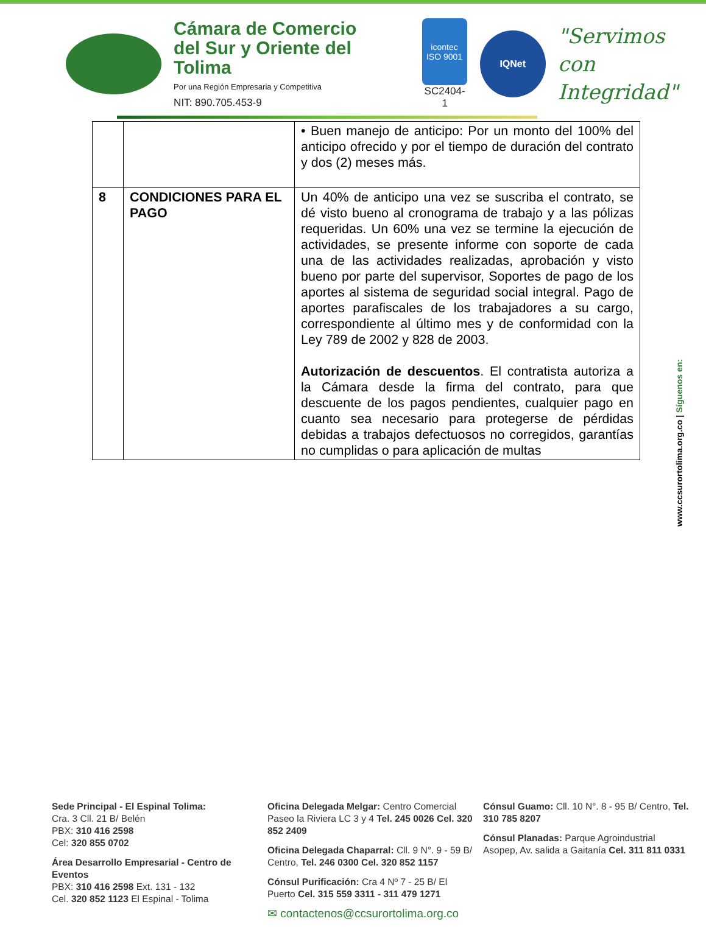Cámara de Comercio
del Sur y Oriente del Tolima
Por una Región Empresaria y Competitiva
NIT: 890.705.453-9
icontec
ISO 9001
SC2404-1
IQNet
"Servimos con
Integridad"
| | | • Buen manejo de anticipo: Por un monto del 100% del anticipo ofrecido y por el tiempo de duración del contrato y dos (2) meses más. |
| 8 | CONDICIONES PARA EL PAGO | Un 40% de anticipo una vez se suscriba el contrato, se dé visto bueno al cronograma de trabajo y a las pólizas requeridas. Un 60% una vez se termine la ejecución de actividades, se presente informe con soporte de cada una de las actividades realizadas, aprobación y visto bueno por parte del supervisor, Soportes de pago de los aportes al sistema de seguridad social integral. Pago de aportes parafiscales de los trabajadores a su cargo, correspondiente al último mes y de conformidad con la Ley 789 de 2002 y 828 de 2003. Autorización de descuentos . El contratista autoriza a la Cámara desde la firma del contrato, para que descuente de los pagos pendientes, cualquier pago en cuanto sea necesario para protegerse de pérdidas debidas a trabajos defectuosos no corregidos, garantías no cumplidas o para aplicación de multas |
www.ccsurortolima.org.co | Síguenos en:
Sede Principal - El Espinal Tolima:
Cra. 3 Cll. 21 B/ Belén
PBX: 310 416 2598
Cel: 320 855 0702
Área Desarrollo Empresarial - Centro de Eventos
PBX: 310 416 2598 Ext. 131 - 132
Cel. 320 852 1123 El Espinal - Tolima
Oficina Delegada Melgar: Centro Comercial Paseo la Riviera LC 3 y 4 Tel. 245 0026 Cel. 320 852 2409
Oficina Delegada Chaparral: Cll. 9 N°. 9 - 59 B/ Centro, Tel. 246 0300 Cel. 320 852 1157
Cónsul Purificación: Cra 4 Nº 7 - 25 B/ El Puerto Cel. 315 559 3311 - 311 479 1271
✉ contactenos@ccsurortolima.org.co
Cónsul Guamo: Cll. 10 N°. 8 - 95 B/ Centro, Tel. 310 785 8207
Cónsul Planadas: Parque Agroindustrial Asopep, Av. salida a Gaitanía Cel. 311 811 0331